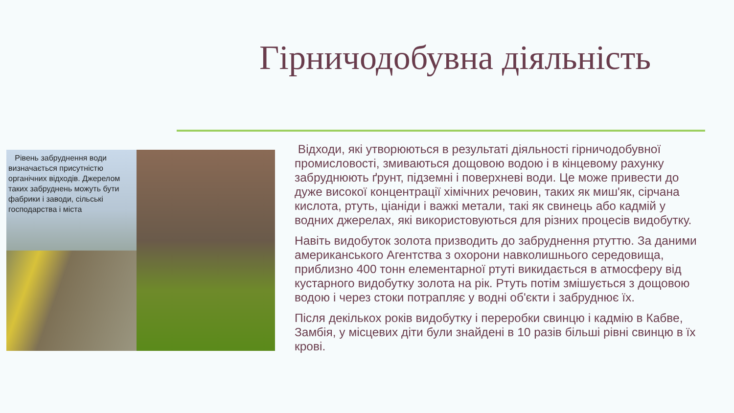Гірничодобувна діяльність
Рівень забруднення води визначається присутністю органічних відходів. Джерелом таких забруднень можуть бути фабрики і заводи, сільські господарства і міста
Відходи, які утворюються в результаті діяльності гірничодобувної промисловості, змиваються дощовою водою і в кінцевому рахунку забруднюють ґрунт, підземні і поверхневі води. Це може привести до дуже високої концентрації хімічних речовин, таких як миш'як, сірчана кислота, ртуть, ціаніди і важкі метали, такі як свинець або кадмій у водних джерелах, які використовуються для різних процесів видобутку.
Навіть видобуток золота призводить до забруднення ртуттю. За даними американського Агентства з охорони навколишнього середовища, приблизно 400 тонн елементарної ртуті викидається в атмосферу від кустарного видобутку золота на рік. Ртуть потім змішується з дощовою водою і через стоки потрапляє у водні об'єкти і забруднює їх.
Після декількох років видобутку і переробки свинцю і кадмію в Кабве, Замбія, у місцевих діти були знайдені в 10 разів більші рівні свинцю в їх крові.